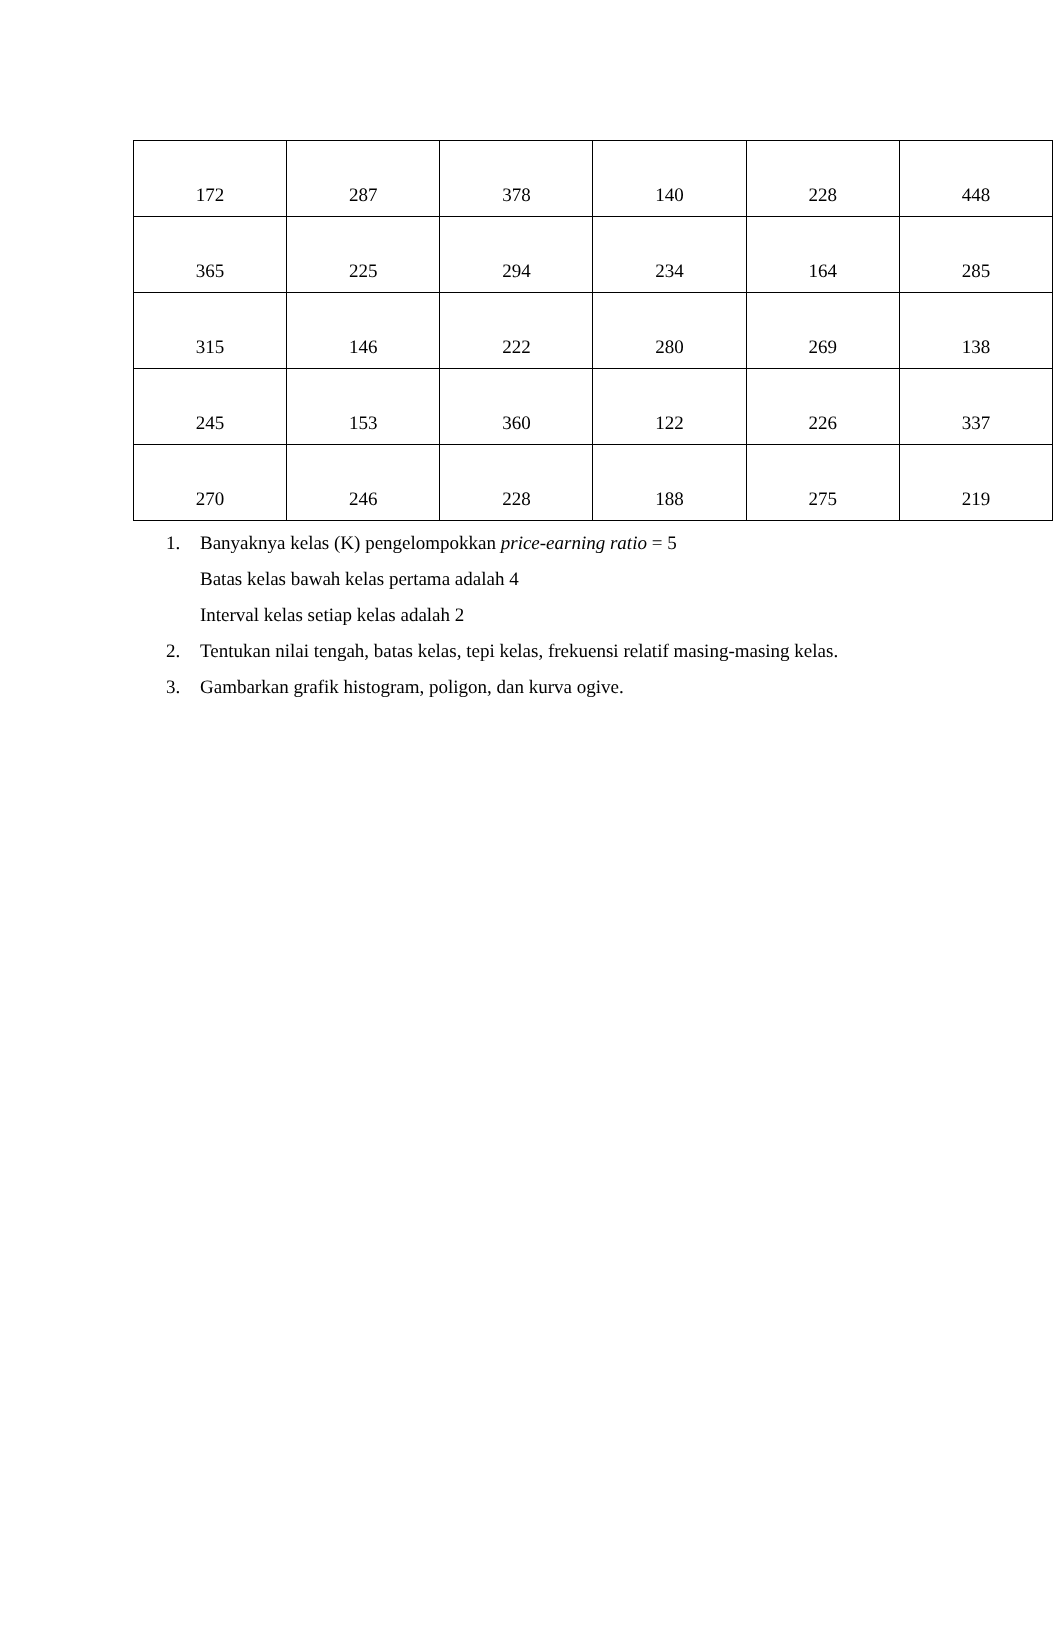| 172 | 287 | 378 | 140 | 228 | 448 |
| 365 | 225 | 294 | 234 | 164 | 285 |
| 315 | 146 | 222 | 280 | 269 | 138 |
| 245 | 153 | 360 | 122 | 226 | 337 |
| 270 | 246 | 228 | 188 | 275 | 219 |
1. Banyaknya kelas (K) pengelompokkan price-earning ratio = 5
Batas kelas bawah kelas pertama adalah 4
Interval kelas setiap kelas adalah 2
2. Tentukan nilai tengah, batas kelas, tepi kelas, frekuensi relatif masing-masing kelas.
3. Gambarkan grafik histogram, poligon, dan kurva ogive.